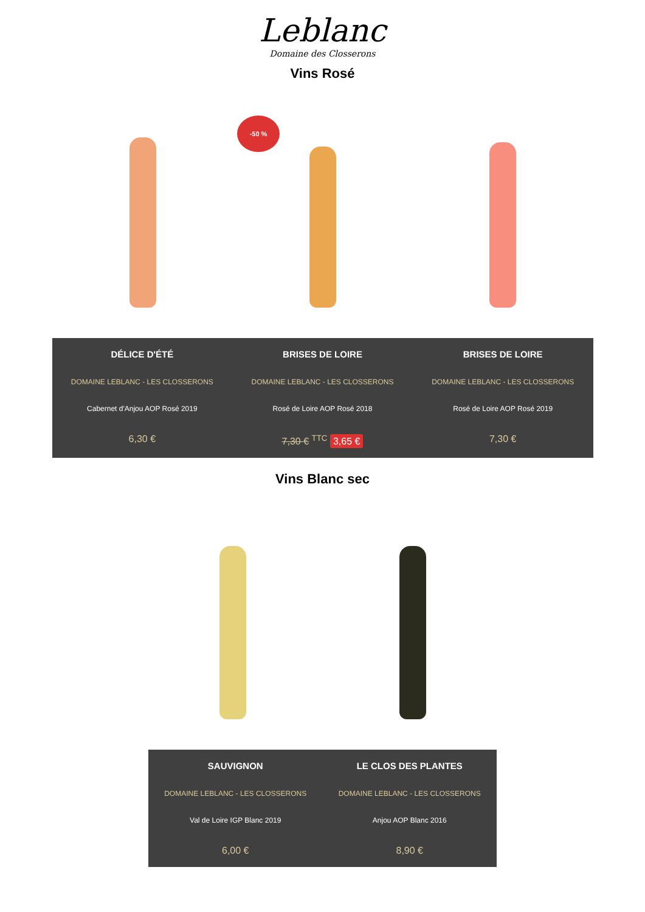Leblanc
Domaine des Closserons
Vins Rosé
-50 %
DÉLICE D'ÉTÉ
DOMAINE LEBLANC - LES CLOSSERONS
Cabernet d'Anjou AOP Rosé 2019
6,30 €
BRISES DE LOIRE
DOMAINE LEBLANC - LES CLOSSERONS
Rosé de Loire AOP Rosé 2018
7,30 € <sup>TTC</sup> 3,65 €
BRISES DE LOIRE
DOMAINE LEBLANC - LES CLOSSERONS
Rosé de Loire AOP Rosé 2019
7,30 €
Vins Blanc sec
SAUVIGNON
DOMAINE LEBLANC - LES CLOSSERONS
Val de Loire IGP Blanc 2019
6,00 €
LE CLOS DES PLANTES
DOMAINE LEBLANC - LES CLOSSERONS
Anjou AOP Blanc 2016
8,90 €